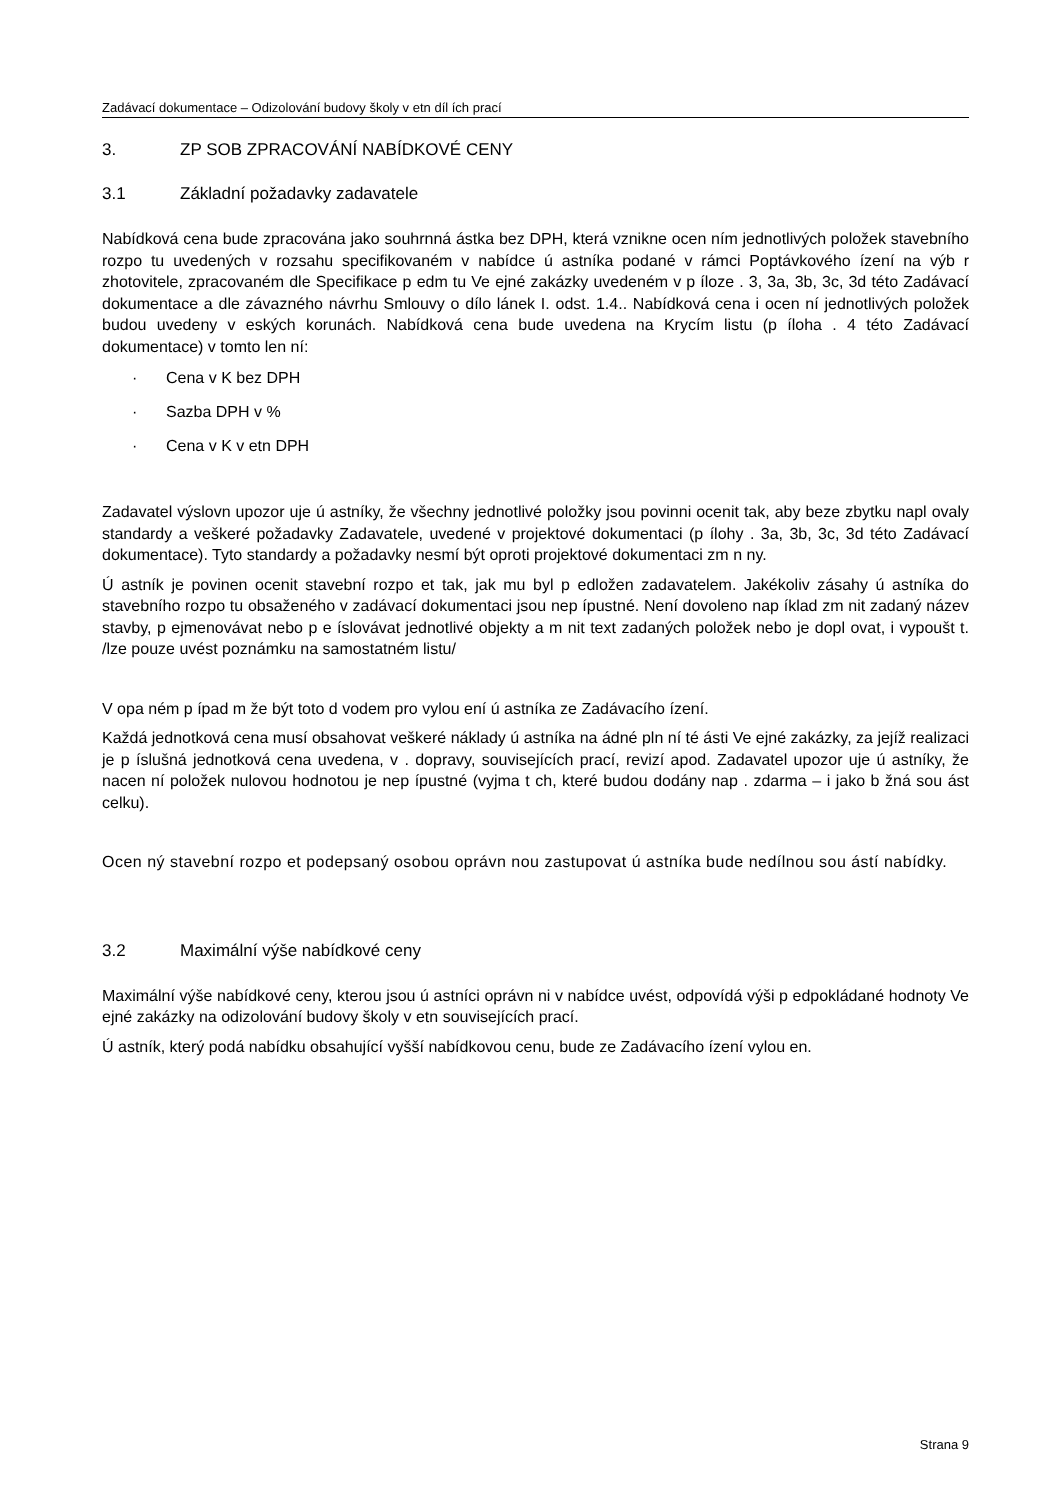Zadávací dokumentace – Odizolování budovy školy v etn díl ích prací
3. ZP SOB ZPRACOVÁNÍ NABÍDKOVÉ CENY
3.1 Základní požadavky zadavatele
Nabídková cena bude zpracována jako souhrnná ástka bez DPH, která vznikne ocen ním jednotlivých položek stavebního rozpo tu uvedených v rozsahu specifikovaném v nabídce ú astníka podané v rámci Poptávkového ízení na výb r zhotovitele, zpracovaném dle Specifikace p edm tu Ve ejné zakázky uvedeném v p íloze . 3, 3a, 3b, 3c, 3d této Zadávací dokumentace a dle závazného návrhu Smlouvy o dílo lánek I. odst. 1.4.. Nabídková cena i ocen ní jednotlivých položek budou uvedeny v eských korunách. Nabídková cena bude uvedena na Krycím listu (p íloha . 4 této Zadávací dokumentace) v tomto len ní:
· Cena v K bez DPH
· Sazba DPH v %
· Cena v K v etn DPH
Zadavatel výslovn upozor uje ú astníky, že všechny jednotlivé položky jsou povinni ocenit tak, aby beze zbytku napl ovaly standardy a veškeré požadavky Zadavatele, uvedené v projektové dokumentaci (p ílohy . 3a, 3b, 3c, 3d této Zadávací dokumentace). Tyto standardy a požadavky nesmí být oproti projektové dokumentaci zm n ny.
Ú astník je povinen ocenit stavební rozpo et tak, jak mu byl p edložen zadavatelem. Jakékoliv zásahy ú astníka do stavebního rozpo tu obsaženého v zadávací dokumentaci jsou nep ípustné. Není dovoleno nap íklad zm nit zadaný název stavby, p ejmenovávat nebo p e íslovávat jednotlivé objekty a m nit text zadaných položek nebo je dopl ovat, i vypoušt t. /lze pouze uvést poznámku na samostatném listu/
V opa ném p ípad m že být toto d vodem pro vylou ení ú astníka ze Zadávacího ízení.
Každá jednotková cena musí obsahovat veškeré náklady ú astníka na ádné pln ní té ásti Ve ejné zakázky, za jejíž realizaci je p íslušná jednotková cena uvedena, v . dopravy, souvisejících prací, revizí apod. Zadavatel upozor uje ú astníky, že nacen ní položek nulovou hodnotou je nep ípustné (vyjma t ch, které budou dodány nap . zdarma – i jako b žná sou ást celku).
Ocen ný stavební rozpo et podepsaný osobou oprávn nou zastupovat ú astníka bude nedílnou sou ástí nabídky.
3.2 Maximální výše nabídkové ceny
Maximální výše nabídkové ceny, kterou jsou ú astníci oprávn ni v nabídce uvést, odpovídá výši p edpokládané hodnoty Ve ejné zakázky na odizolování budovy školy v etn souvisejících prací.
Ú astník, který podá nabídku obsahující vyšší nabídkovou cenu, bude ze Zadávacího ízení vylou en.
Strana 9